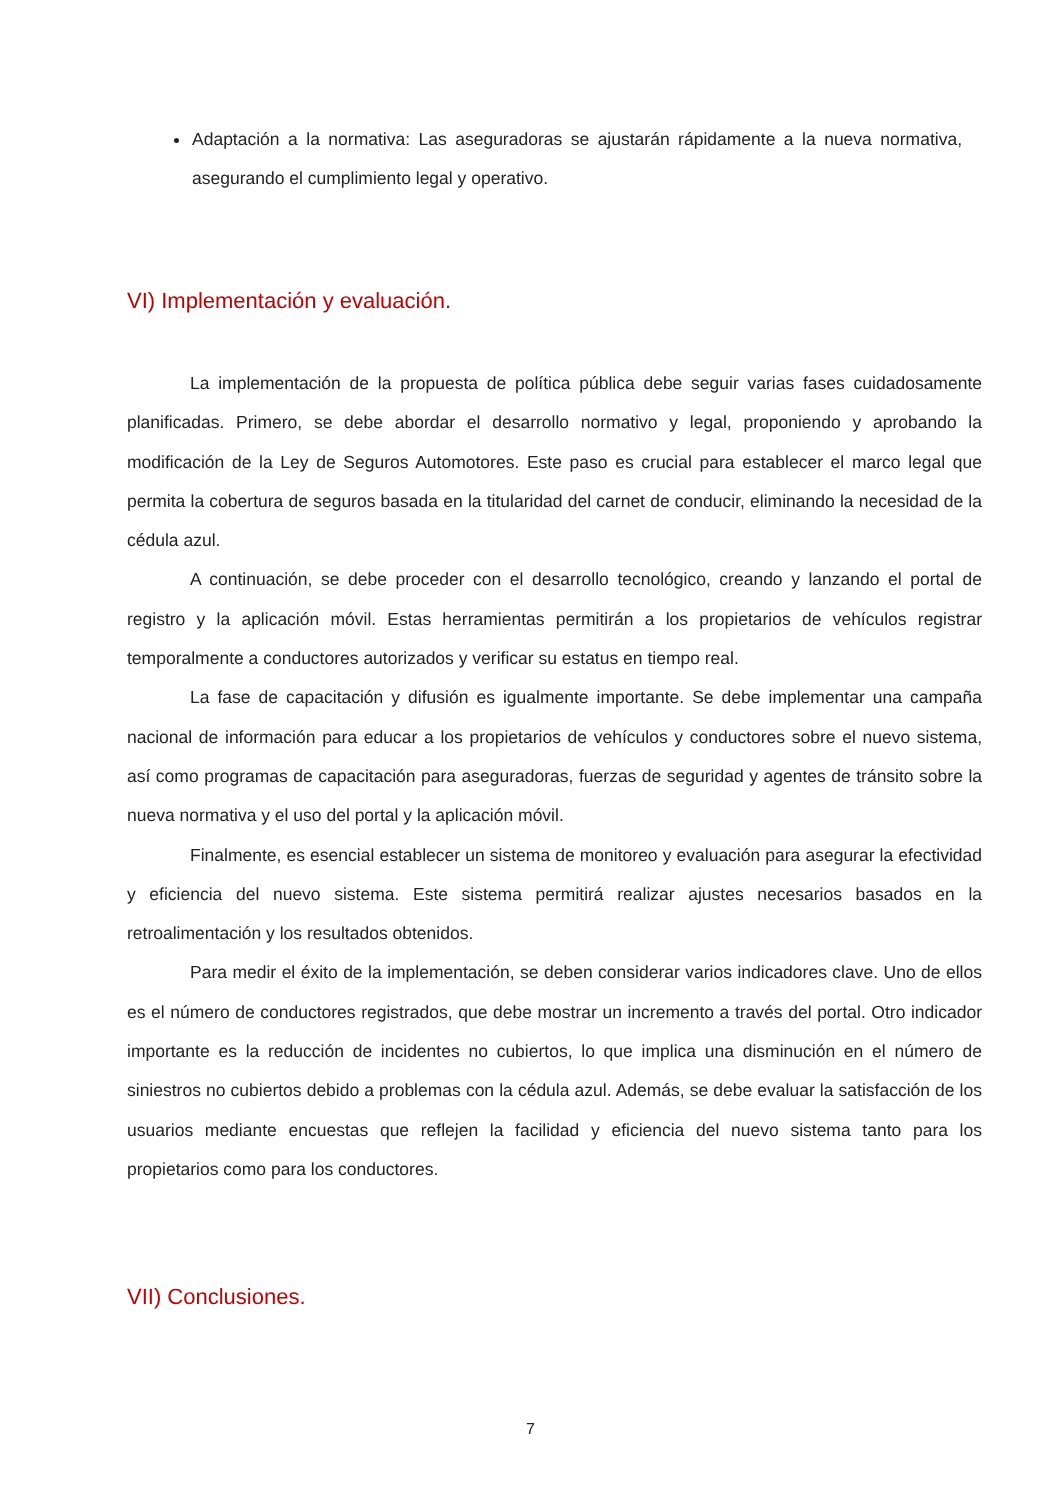Adaptación a la normativa: Las aseguradoras se ajustarán rápidamente a la nueva normativa, asegurando el cumplimiento legal y operativo.
VI) Implementación y evaluación.
La implementación de la propuesta de política pública debe seguir varias fases cuidadosamente planificadas. Primero, se debe abordar el desarrollo normativo y legal, proponiendo y aprobando la modificación de la Ley de Seguros Automotores. Este paso es crucial para establecer el marco legal que permita la cobertura de seguros basada en la titularidad del carnet de conducir, eliminando la necesidad de la cédula azul.
A continuación, se debe proceder con el desarrollo tecnológico, creando y lanzando el portal de registro y la aplicación móvil. Estas herramientas permitirán a los propietarios de vehículos registrar temporalmente a conductores autorizados y verificar su estatus en tiempo real.
La fase de capacitación y difusión es igualmente importante. Se debe implementar una campaña nacional de información para educar a los propietarios de vehículos y conductores sobre el nuevo sistema, así como programas de capacitación para aseguradoras, fuerzas de seguridad y agentes de tránsito sobre la nueva normativa y el uso del portal y la aplicación móvil.
Finalmente, es esencial establecer un sistema de monitoreo y evaluación para asegurar la efectividad y eficiencia del nuevo sistema. Este sistema permitirá realizar ajustes necesarios basados en la retroalimentación y los resultados obtenidos.
Para medir el éxito de la implementación, se deben considerar varios indicadores clave. Uno de ellos es el número de conductores registrados, que debe mostrar un incremento a través del portal. Otro indicador importante es la reducción de incidentes no cubiertos, lo que implica una disminución en el número de siniestros no cubiertos debido a problemas con la cédula azul. Además, se debe evaluar la satisfacción de los usuarios mediante encuestas que reflejen la facilidad y eficiencia del nuevo sistema tanto para los propietarios como para los conductores.
VII) Conclusiones.
7